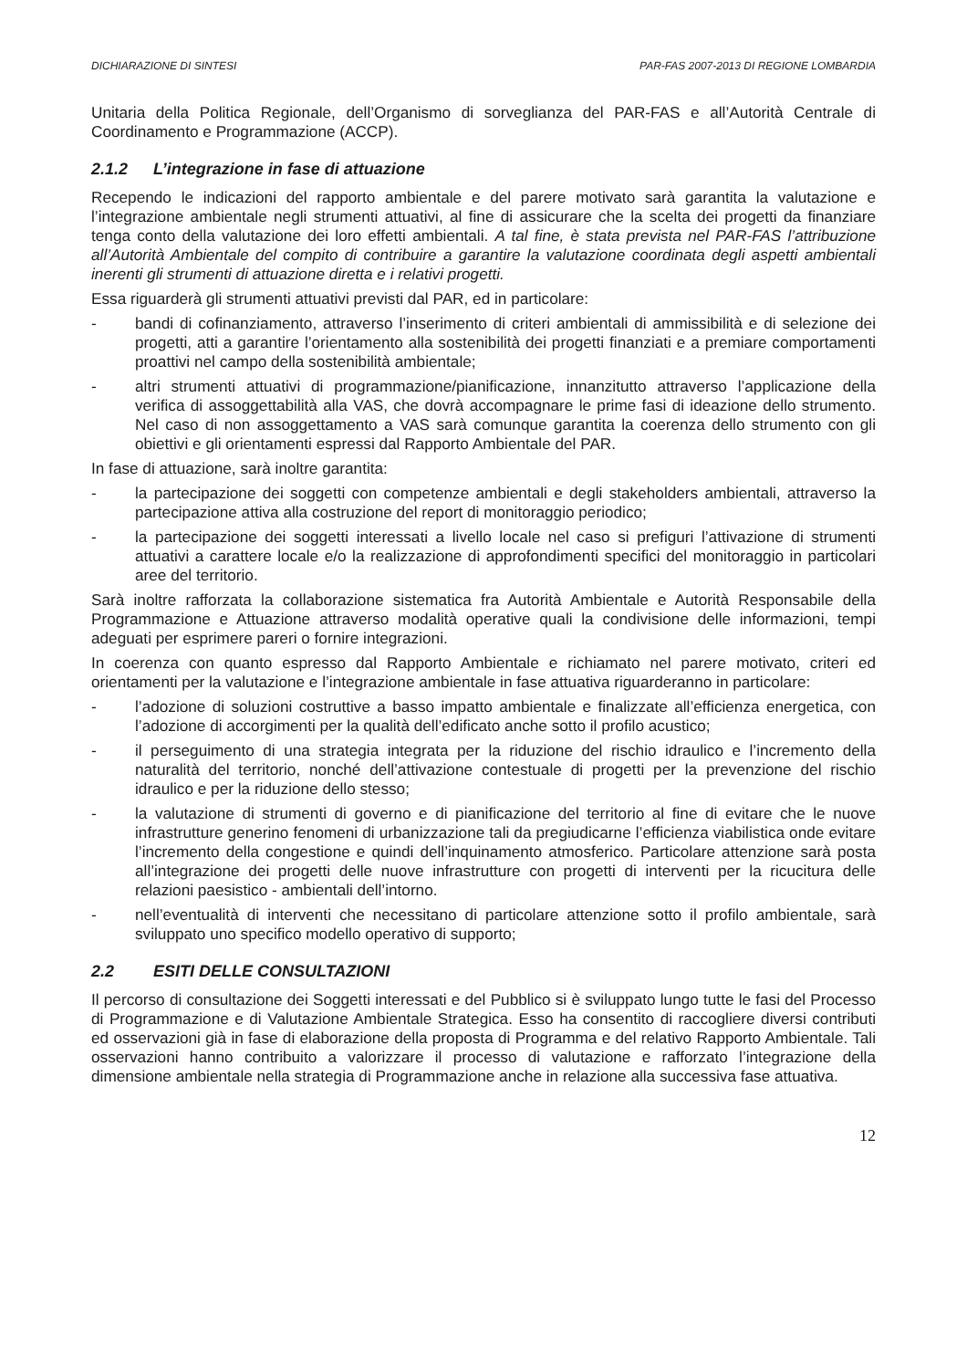DICHIARAZIONE DI SINTESI PAR-FAS 2007-2013 DI REGIONE LOMBARDIA
Unitaria della Politica Regionale, dell’Organismo di sorveglianza del PAR-FAS e all’Autorità Centrale di Coordinamento e Programmazione (ACCP).
2.1.2 L’integrazione in fase di attuazione
Recependo le indicazioni del rapporto ambientale e del parere motivato sarà garantita la valutazione e l’integrazione ambientale negli strumenti attuativi, al fine di assicurare che la scelta dei progetti da finanziare tenga conto della valutazione dei loro effetti ambientali. A tal fine, è stata prevista nel PAR-FAS l’attribuzione all’Autorità Ambientale del compito di contribuire a garantire la valutazione coordinata degli aspetti ambientali inerenti gli strumenti di attuazione diretta e i relativi progetti.
Essa riguarderà gli strumenti attuativi previsti dal PAR, ed in particolare:
- bandi di cofinanziamento, attraverso l’inserimento di criteri ambientali di ammissibilità e di selezione dei progetti, atti a garantire l’orientamento alla sostenibilità dei progetti finanziati e a premiare comportamenti proattivi nel campo della sostenibilità ambientale;
- altri strumenti attuativi di programmazione/pianificazione, innanzitutto attraverso l’applicazione della verifica di assoggettabilità alla VAS, che dovrà accompagnare le prime fasi di ideazione dello strumento. Nel caso di non assoggettamento a VAS sarà comunque garantita la coerenza dello strumento con gli obiettivi e gli orientamenti espressi dal Rapporto Ambientale del PAR.
In fase di attuazione, sarà inoltre garantita:
- la partecipazione dei soggetti con competenze ambientali e degli stakeholders ambientali, attraverso la partecipazione attiva alla costruzione del report di monitoraggio periodico;
- la partecipazione dei soggetti interessati a livello locale nel caso si prefiguri l’attivazione di strumenti attuativi a carattere locale e/o la realizzazione di approfondimenti specifici del monitoraggio in particolari aree del territorio.
Sarà inoltre rafforzata la collaborazione sistematica fra Autorità Ambientale e Autorità Responsabile della Programmazione e Attuazione attraverso modalità operative quali la condivisione delle informazioni, tempi adeguati per esprimere pareri o fornire integrazioni.
In coerenza con quanto espresso dal Rapporto Ambientale e richiamato nel parere motivato, criteri ed orientamenti per la valutazione e l’integrazione ambientale in fase attuativa riguarderanno in particolare:
- l’adozione di soluzioni costruttive a basso impatto ambientale e finalizzate all’efficienza energetica, con l’adozione di accorgimenti per la qualità dell’edificato anche sotto il profilo acustico;
- il perseguimento di una strategia integrata per la riduzione del rischio idraulico e l’incremento della naturalità del territorio, nonché dell’attivazione contestuale di progetti per la prevenzione del rischio idraulico e per la riduzione dello stesso;
- la valutazione di strumenti di governo e di pianificazione del territorio al fine di evitare che le nuove infrastrutture generino fenomeni di urbanizzazione tali da pregiudicarne l’efficienza viabilistica onde evitare l’incremento della congestione e quindi dell’inquinamento atmosferico. Particolare attenzione sarà posta all’integrazione dei progetti delle nuove infrastrutture con progetti di interventi per la ricucitura delle relazioni paesistico - ambientali dell’intorno.
- nell’eventualità di interventi che necessitano di particolare attenzione sotto il profilo ambientale, sarà sviluppato uno specifico modello operativo di supporto;
2.2 ESITI DELLE CONSULTAZIONI
Il percorso di consultazione dei Soggetti interessati e del Pubblico si è sviluppato lungo tutte le fasi del Processo di Programmazione e di Valutazione Ambientale Strategica. Esso ha consentito di raccogliere diversi contributi ed osservazioni già in fase di elaborazione della proposta di Programma e del relativo Rapporto Ambientale. Tali osservazioni hanno contribuito a valorizzare il processo di valutazione e rafforzato l’integrazione della dimensione ambientale nella strategia di Programmazione anche in relazione alla successiva fase attuativa.
12